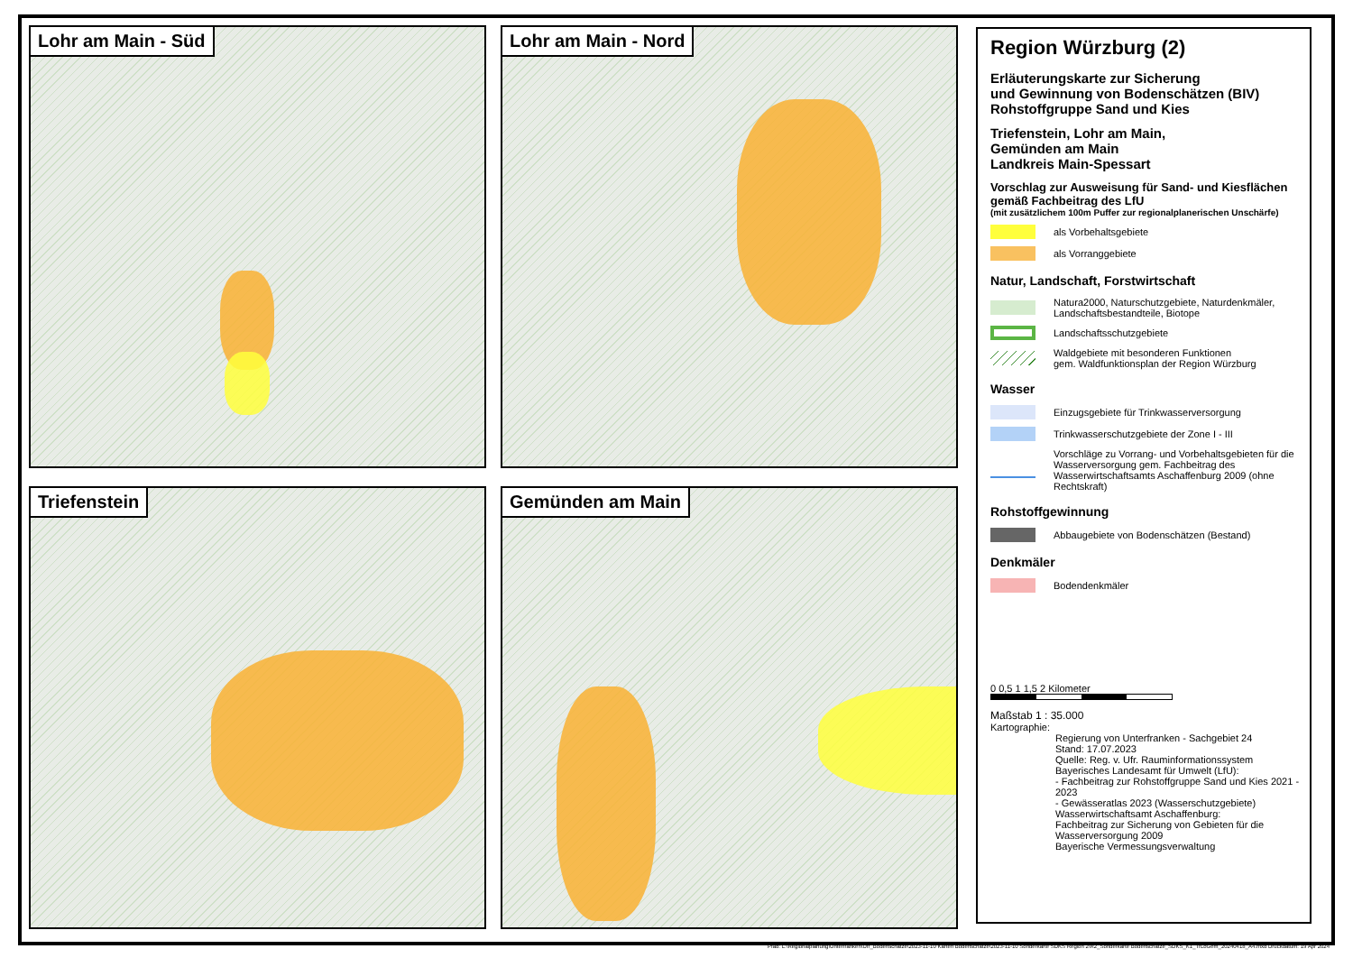Lohr am Main - Süd
Lohr am Main - Nord
Triefenstein
Gemünden am Main
Region Würzburg (2)
Erläuterungskarte zur Sicherung
und Gewinnung von Bodenschätzen (BIV)
Rohstoffgruppe Sand und Kies
Triefenstein, Lohr am Main,
Gemünden am Main
Landkreis Main-Spessart
Vorschlag zur Ausweisung für Sand- und Kiesflächen gemäß Fachbeitrag des LfU
(mit zusätzlichem 100m Puffer zur regionalplanerischen Unschärfe)
als Vorbehaltsgebiete
als Vorranggebiete
Natur, Landschaft, Forstwirtschaft
Natura2000, Naturschutzgebiete, Naturdenkmäler, Landschaftsbestandteile, Biotope
Landschaftsschutzgebiete
Waldgebiete mit besonderen Funktionen
gem. Waldfunktionsplan der Region Würzburg
Wasser
Einzugsgebiete für Trinkwasserversorgung
Trinkwasserschutzgebiete der Zone I - III
Vorschläge zu Vorrang- und Vorbehaltsgebieten für die Wasserversorgung gem. Fachbeitrag des Wasserwirtschaftsamts Aschaffenburg 2009 (ohne Rechtskraft)
Rohstoffgewinnung
Abbaugebiete von Bodenschätzen (Bestand)
Denkmäler
Bodendenkmäler
0 0,5 1 1,5 2 Kilometer
Maßstab 1 : 35.000
Kartographie:
Regierung von Unterfranken - Sachgebiet 24
Stand: 17.07.2023
Quelle: Reg. v. Ufr. Rauminformationssystem
Bayerisches Landesamt für Umwelt (LfU):
- Fachbeitrag zur Rohstoffgruppe Sand und Kies 2021 - 2023
- Gewässeratlas 2023 (Wasserschutzgebiete)
Wasserwirtschaftsamt Aschaffenburg:
Fachbeitrag zur Sicherung von Gebieten für die Wasserversorgung 2009
Bayerische Vermessungsverwaltung
Pfad: L:\Regionalplanung\Unterfranken\Ufr_Bodenschätze\2023-11-10 Karten Bodenschätze\2023-11-10 Sonderkarte SDKS Region 2\R2_Sonderkarte Bodenschätze_SDKS_K1_TrLoGem_20240418_A4.mxd Druckdatum: 19 Apr 2024